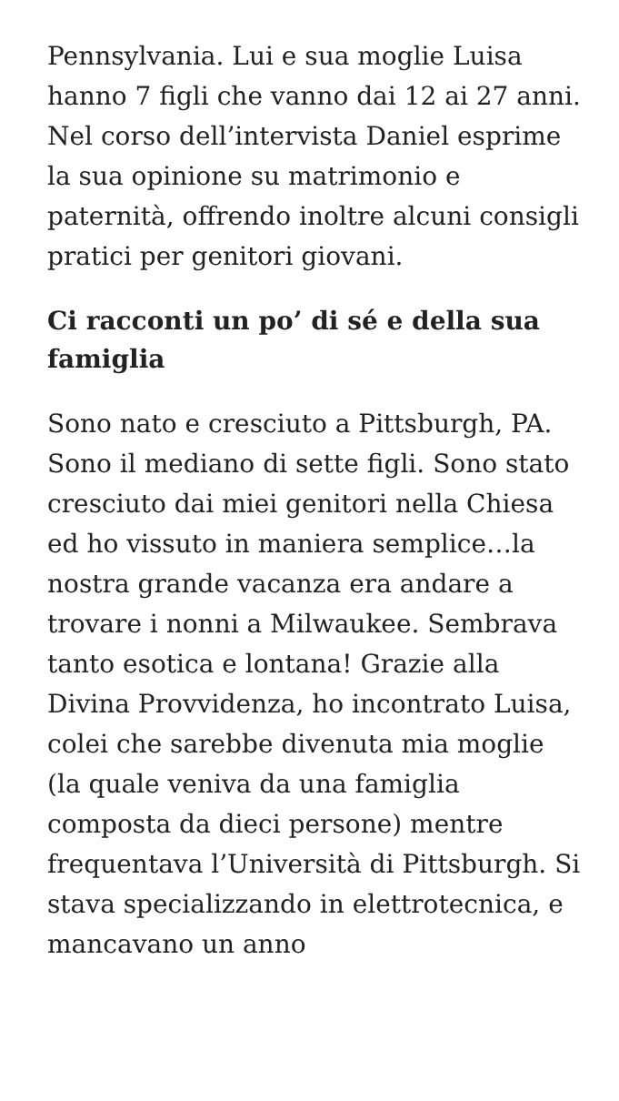Pennsylvania. Lui e sua moglie Luisa hanno 7 figli che vanno dai 12 ai 27 anni. Nel corso dell’intervista Daniel esprime la sua opinione su matrimonio e paternità, offrendo inoltre alcuni consigli pratici per genitori giovani.
Ci racconti un po’ di sé e della sua famiglia
Sono nato e cresciuto a Pittsburgh, PA. Sono il mediano di sette figli. Sono stato cresciuto dai miei genitori nella Chiesa ed ho vissuto in maniera semplice…la nostra grande vacanza era andare a trovare i nonni a Milwaukee. Sembrava tanto esotica e lontana! Grazie alla Divina Provvidenza, ho incontrato Luisa, colei che sarebbe divenuta mia moglie (la quale veniva da una famiglia composta da dieci persone) mentre frequentava l’Università di Pittsburgh. Si stava specializzando in elettrotecnica, e mancavano un anno